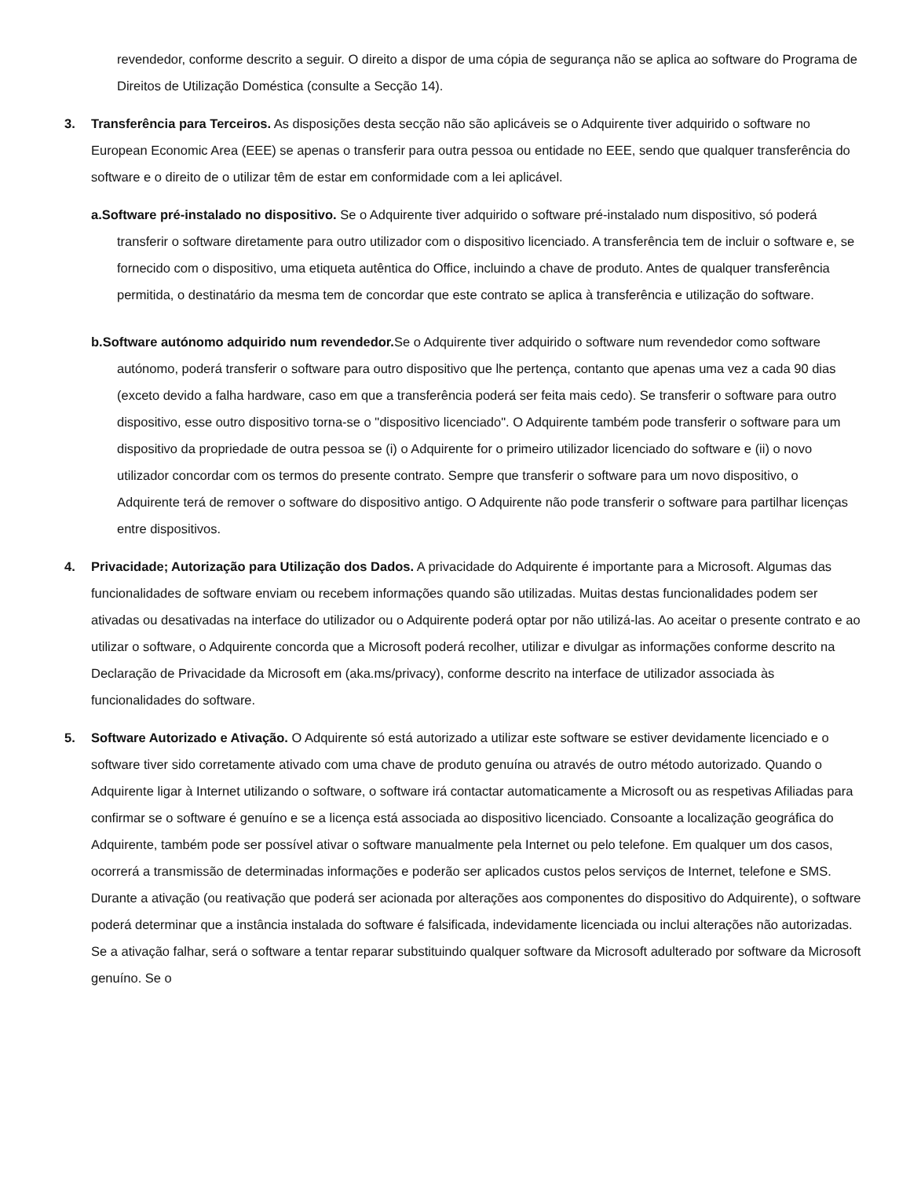revendedor, conforme descrito a seguir. O direito a dispor de uma cópia de segurança não se aplica ao software do Programa de Direitos de Utilização Doméstica (consulte a Secção 14).
3. Transferência para Terceiros. As disposições desta secção não são aplicáveis se o Adquirente tiver adquirido o software no European Economic Area (EEE) se apenas o transferir para outra pessoa ou entidade no EEE, sendo que qualquer transferência do software e o direito de o utilizar têm de estar em conformidade com a lei aplicável.
a.Software pré-instalado no dispositivo. Se o Adquirente tiver adquirido o software pré-instalado num dispositivo, só poderá transferir o software diretamente para outro utilizador com o dispositivo licenciado. A transferência tem de incluir o software e, se fornecido com o dispositivo, uma etiqueta autêntica do Office, incluindo a chave de produto. Antes de qualquer transferência permitida, o destinatário da mesma tem de concordar que este contrato se aplica à transferência e utilização do software.
b.Software autónomo adquirido num revendedor. Se o Adquirente tiver adquirido o software num revendedor como software autónomo, poderá transferir o software para outro dispositivo que lhe pertença, contanto que apenas uma vez a cada 90 dias (exceto devido a falha hardware, caso em que a transferência poderá ser feita mais cedo). Se transferir o software para outro dispositivo, esse outro dispositivo torna-se o "dispositivo licenciado". O Adquirente também pode transferir o software para um dispositivo da propriedade de outra pessoa se (i) o Adquirente for o primeiro utilizador licenciado do software e (ii) o novo utilizador concordar com os termos do presente contrato. Sempre que transferir o software para um novo dispositivo, o Adquirente terá de remover o software do dispositivo antigo. O Adquirente não pode transferir o software para partilhar licenças entre dispositivos.
4. Privacidade; Autorização para Utilização dos Dados. A privacidade do Adquirente é importante para a Microsoft. Algumas das funcionalidades de software enviam ou recebem informações quando são utilizadas. Muitas destas funcionalidades podem ser ativadas ou desativadas na interface do utilizador ou o Adquirente poderá optar por não utilizá-las. Ao aceitar o presente contrato e ao utilizar o software, o Adquirente concorda que a Microsoft poderá recolher, utilizar e divulgar as informações conforme descrito na Declaração de Privacidade da Microsoft em (aka.ms/privacy), conforme descrito na interface de utilizador associada às funcionalidades do software.
5. Software Autorizado e Ativação. O Adquirente só está autorizado a utilizar este software se estiver devidamente licenciado e o software tiver sido corretamente ativado com uma chave de produto genuína ou através de outro método autorizado. Quando o Adquirente ligar à Internet utilizando o software, o software irá contactar automaticamente a Microsoft ou as respetivas Afiliadas para confirmar se o software é genuíno e se a licença está associada ao dispositivo licenciado. Consoante a localização geográfica do Adquirente, também pode ser possível ativar o software manualmente pela Internet ou pelo telefone. Em qualquer um dos casos, ocorrerá a transmissão de determinadas informações e poderão ser aplicados custos pelos serviços de Internet, telefone e SMS. Durante a ativação (ou reativação que poderá ser acionada por alterações aos componentes do dispositivo do Adquirente), o software poderá determinar que a instância instalada do software é falsificada, indevidamente licenciada ou inclui alterações não autorizadas. Se a ativação falhar, será o software a tentar reparar substituindo qualquer software da Microsoft adulterado por software da Microsoft genuíno. Se o